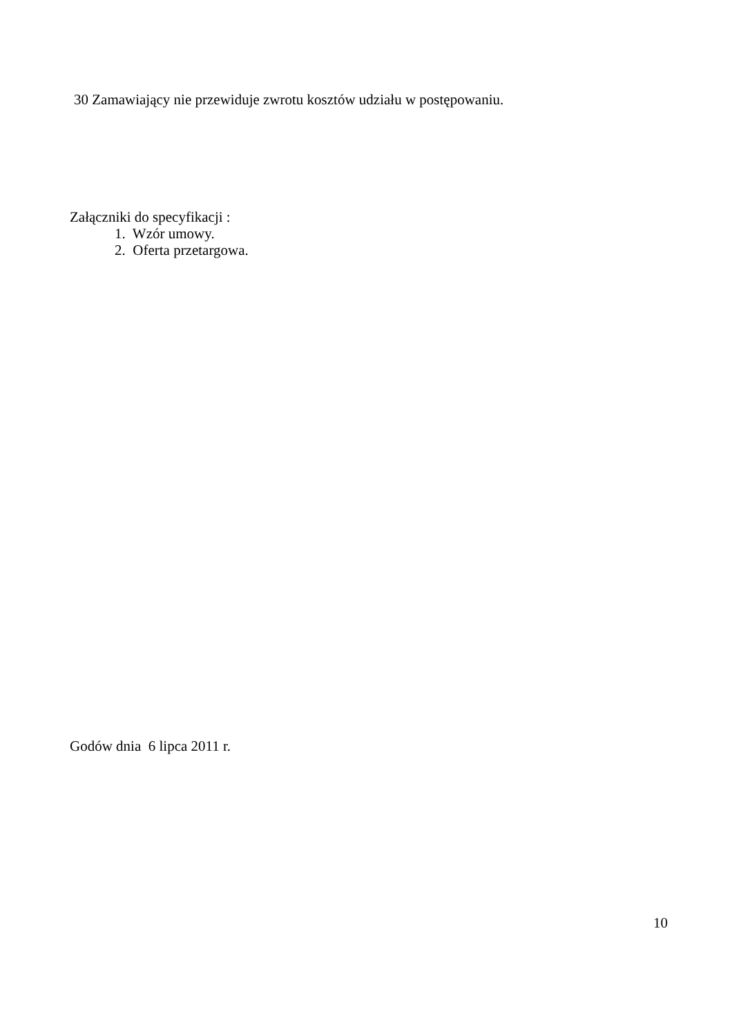30 Zamawiający nie przewiduje zwrotu kosztów udziału w postępowaniu.
Załączniki do specyfikacji :
1. Wzór umowy.
2. Oferta przetargowa.
Godów dnia 6 lipca 2011 r.
10